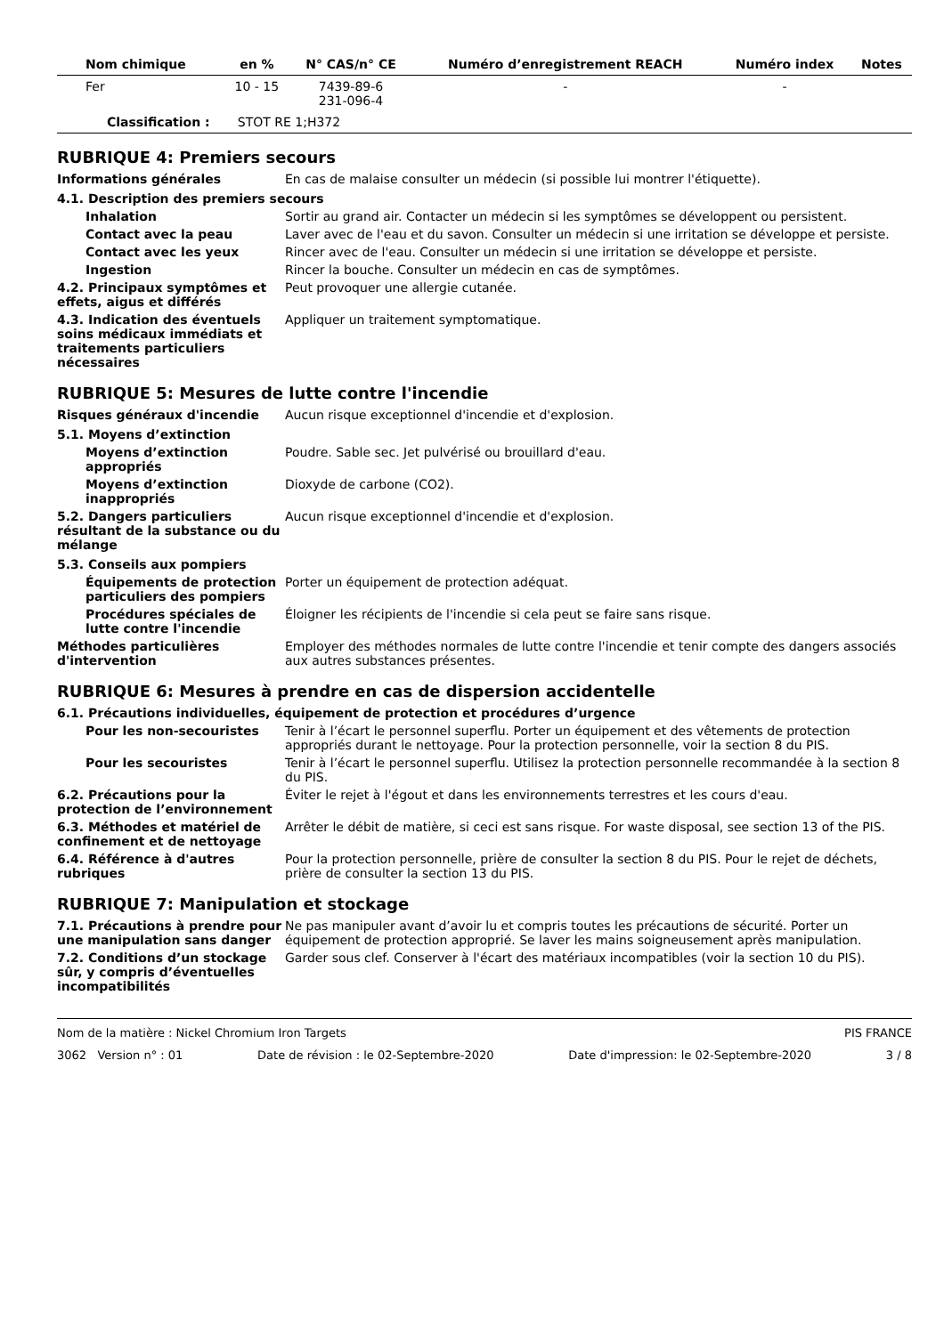| Nom chimique | en % | N° CAS/n° CE | Numéro d’enregistrement REACH | Numéro index | Notes |
| --- | --- | --- | --- | --- | --- |
| Fer | 10 - 15 | 7439-89-6 231-096-4 | - | - | |
| Classification : STOT RE 1;H372 | | | | | |
RUBRIQUE 4: Premiers secours
Informations générales En cas de malaise consulter un médecin (si possible lui montrer l'étiquette).
4.1. Description des premiers secours
Inhalation Sortir au grand air. Contacter un médecin si les symptômes se développent ou persistent.
Contact avec la peau Laver avec de l'eau et du savon. Consulter un médecin si une irritation se développe et persiste.
Contact avec les yeux Rincer avec de l'eau. Consulter un médecin si une irritation se développe et persiste.
Ingestion Rincer la bouche. Consulter un médecin en cas de symptômes.
4.2. Principaux symptômes et effets, aigus et différés
Peut provoquer une allergie cutanée.
4.3. Indication des éventuels soins médicaux immédiats et traitements particuliers nécessaires
Appliquer un traitement symptomatique.
RUBRIQUE 5: Mesures de lutte contre l'incendie
Risques généraux d'incendie Aucun risque exceptionnel d'incendie et d'explosion.
5.1. Moyens d’extinction
Moyens d’extinction appropriés
Poudre. Sable sec. Jet pulvérisé ou brouillard d'eau.
Moyens d’extinction inappropriés
Dioxyde de carbone (CO2).
5.2. Dangers particuliers résultant de la substance ou du mélange
Aucun risque exceptionnel d'incendie et d'explosion.
5.3. Conseils aux pompiers
Équipements de protection particuliers des pompiers
Porter un équipement de protection adéquat.
Procédures spéciales de lutte contre l'incendie
Éloigner les récipients de l'incendie si cela peut se faire sans risque.
Méthodes particulières d'intervention
Employer des méthodes normales de lutte contre l'incendie et tenir compte des dangers associés aux autres substances présentes.
RUBRIQUE 6: Mesures à prendre en cas de dispersion accidentelle
6.1. Précautions individuelles, équipement de protection et procédures d’urgence
Pour les non-secouristes Tenir à l’écart le personnel superflu. Porter un équipement et des vêtements de protection appropriés durant le nettoyage. Pour la protection personnelle, voir la section 8 du PIS.
Pour les secouristes Tenir à l’écart le personnel superflu. Utilisez la protection personnelle recommandée à la section 8 du PIS.
6.2. Précautions pour la protection de l’environnement
Éviter le rejet à l'égout et dans les environnements terrestres et les cours d'eau.
6.3. Méthodes et matériel de confinement et de nettoyage
Arrêter le débit de matière, si ceci est sans risque. For waste disposal, see section 13 of the PIS.
6.4. Référence à d'autres rubriques
Pour la protection personnelle, prière de consulter la section 8 du PIS. Pour le rejet de déchets, prière de consulter la section 13 du PIS.
RUBRIQUE 7: Manipulation et stockage
7.1. Précautions à prendre pour une manipulation sans danger
Ne pas manipuler avant d’avoir lu et compris toutes les précautions de sécurité. Porter un équipement de protection approprié. Se laver les mains soigneusement après manipulation.
7.2. Conditions d’un stockage sûr, y compris d’éventuelles incompatibilités
Garder sous clef. Conserver à l'écart des matériaux incompatibles (voir la section 10 du PIS).
Nom de la matière : Nickel Chromium Iron Targets PIS FRANCE
3062 Version n° : 01 Date de révision : le 02-Septembre-2020 Date d'impression: le 02-Septembre-2020 3 / 8